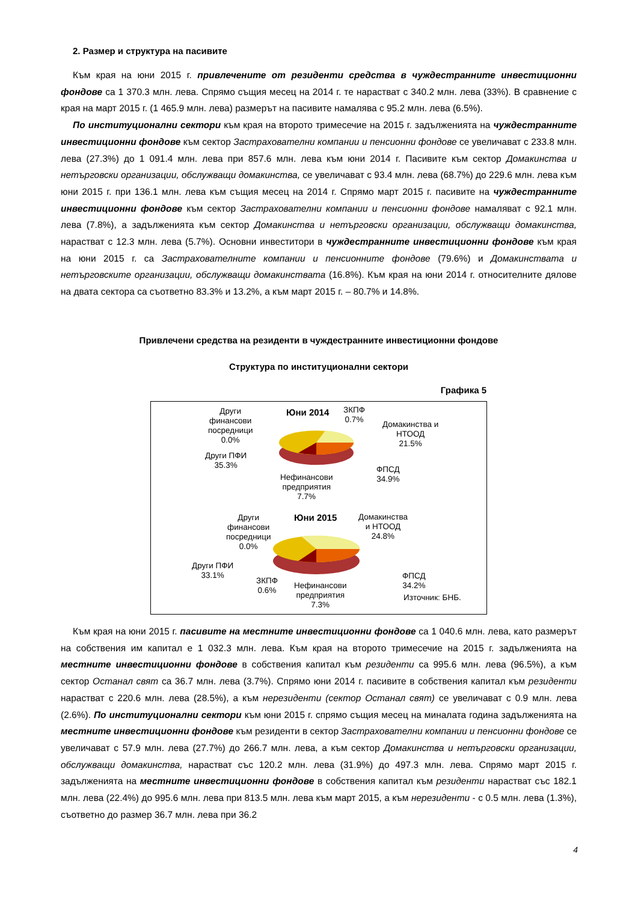2. Размер и структура на пасивите
Към края на юни 2015 г. привлечените от резиденти средства в чуждестранните инвестиционни фондове са 1 370.3 млн. лева. Спрямо същия месец на 2014 г. те нарастват с 340.2 млн. лева (33%). В сравнение с края на март 2015 г. (1 465.9 млн. лева) размерът на пасивите намалява с 95.2 млн. лева (6.5%).
По институционални сектори към края на второто тримесечие на 2015 г. задълженията на чуждестранните инвестиционни фондове към сектор Застрахователни компании и пенсионни фондове се увеличават с 233.8 млн. лева (27.3%) до 1 091.4 млн. лева при 857.6 млн. лева към юни 2014 г. Пасивите към сектор Домакинства и нетърговски организации, обслужващи домакинства, се увеличават с 93.4 млн. лева (68.7%) до 229.6 млн. лева към юни 2015 г. при 136.1 млн. лева към същия месец на 2014 г. Спрямо март 2015 г. пасивите на чуждестранните инвестиционни фондове към сектор Застрахователни компании и пенсионни фондове намаляват с 92.1 млн. лева (7.8%), а задълженията към сектор Домакинства и нетърговски организации, обслужващи домакинства, нарастват с 12.3 млн. лева (5.7%). Основни инвеститори в чуждестранните инвестиционни фондове към края на юни 2015 г. са Застрахователните компании и пенсионните фондове (79.6%) и Домакинствата и нетърговските организации, обслужващи домакинствата (16.8%). Към края на юни 2014 г. относителните дялове на двата сектора са съответно 83.3% и 13.2%, а към март 2015 г. – 80.7% и 14.8%.
Привлечени средства на резиденти в чуждестранните инвестиционни фондове
Структура по институционални сектори
Графика 5
Юни 2014
Други
финансови
посредници
0.0%
ЗКПФ
0.7%
Домакинства и
НТООД
21.5%
Други ПФИ
35.3%
ФПСД
34.9%
Нефинансови
предприятия
7.7%
Юни 2015
Други
финансови
посредници
0.0%
Домакинства
и НТООД
24.8%
Други ПФИ
33.1%
ЗКПФ
0.6%
Нефинансови
предприятия
7.3%
ФПСД
34.2%
Източник: БНБ.
Към края на юни 2015 г. пасивите на местните инвестиционни фондове са 1 040.6 млн. лева, като размерът на собствения им капитал е 1 032.3 млн. лева. Към края на второто тримесечие на 2015 г. задълженията на местните инвестиционни фондове в собствения капитал към резиденти са 995.6 млн. лева (96.5%), а към сектор Останал свят са 36.7 млн. лева (3.7%). Спрямо юни 2014 г. пасивите в собствения капитал към резиденти нарастват с 220.6 млн. лева (28.5%), а към нерезиденти (сектор Останал свят) се увеличават с 0.9 млн. лева (2.6%). По институционални сектори към юни 2015 г. спрямо същия месец на миналата година задълженията на местните инвестиционни фондове към резиденти в сектор Застрахователни компании и пенсионни фондове се увеличават с 57.9 млн. лева (27.7%) до 266.7 млн. лева, а към сектор Домакинства и нетърговски организации, обслужващи домакинства, нарастват със 120.2 млн. лева (31.9%) до 497.3 млн. лева. Спрямо март 2015 г. задълженията на местните инвестиционни фондове в собствения капитал към резиденти нарастват със 182.1 млн. лева (22.4%) до 995.6 млн. лева при 813.5 млн. лева към март 2015, а към нерезиденти - с 0.5 млн. лева (1.3%), съответно до размер 36.7 млн. лева при 36.2
4